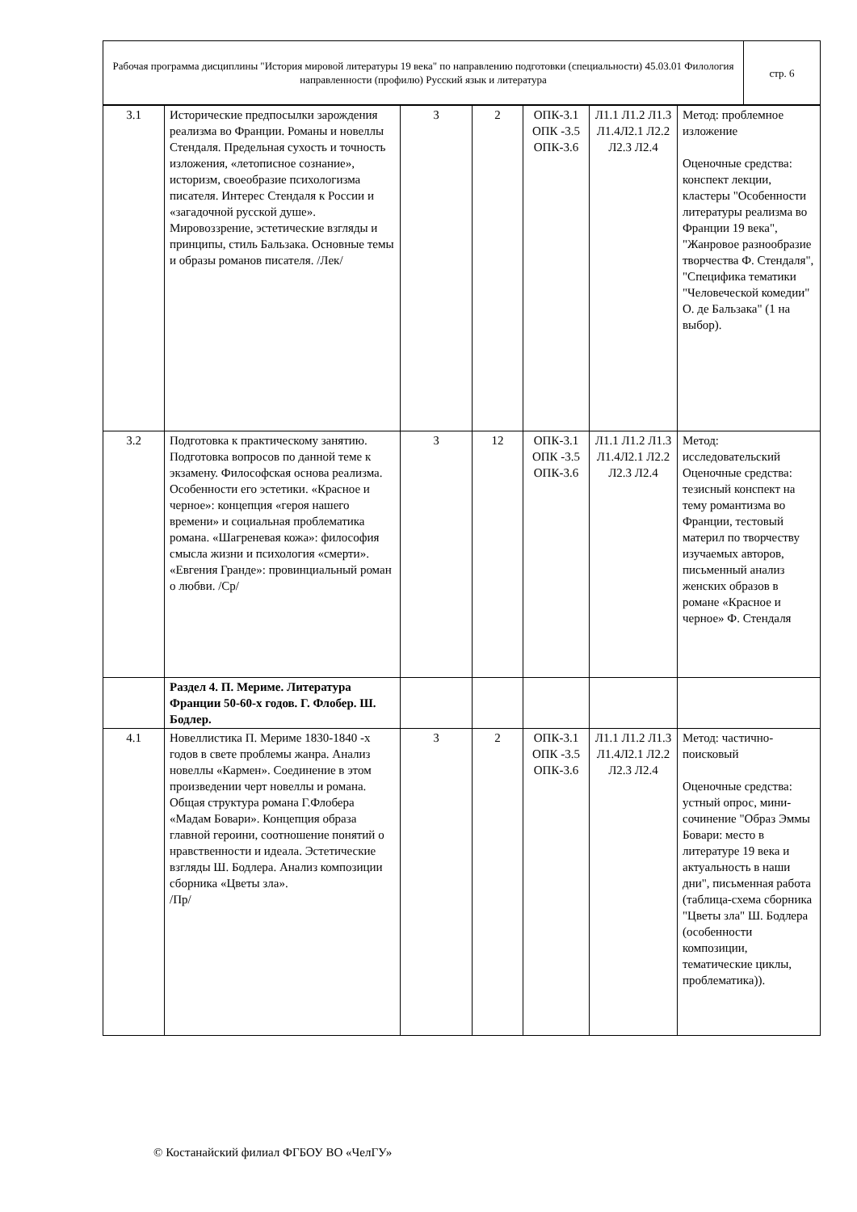| Рабочая программа дисциплины "История мировой литературы 19 века" по направлению подготовки (специальности) 45.03.01 Филология направленности (профилю) Русский язык и литература | стр. 6 |
| 3.1 | Исторические предпосылки зарождения реализма во Франции. Романы и новеллы Стендаля. Предельная сухость и точность изложения, «летописное сознание», историзм, своеобразие психологизма писателя. Интерес Стендаля к России и «загадочной русской душе». Мировоззрение, эстетические взгляды и принципы, стиль Бальзака. Основные темы и образы романов писателя. /Лек/ | 3 | 2 | ОПК-3.1 ОПК -3.5 ОПК-3.6 | Л1.1 Л1.2 Л1.3 Л1.4Л2.1 Л2.2 Л2.3 Л2.4 | Метод: проблемное изложение Оценочные средства: конспект лекции, кластеры "Особенности литературы реализма во Франции 19 века", "Жанровое разнообразие творчества Ф. Стендаля", "Специфика тематики "Человеческой комедии" О. де Бальзака" (1 на выбор). |
| 3.2 | Подготовка к практическому занятию. Подготовка вопросов по данной теме к экзамену. Философская основа реализма. Особенности его эстетики. «Красное и черное»: концепция «героя нашего времени» и социальная проблематика романа. «Шагреневая кожа»: философия смысла жизни и психология «смерти». «Евгения Гранде»: провинциальный роман о любви. /Ср/ | 3 | 12 | ОПК-3.1 ОПК -3.5 ОПК-3.6 | Л1.1 Л1.2 Л1.3 Л1.4Л2.1 Л2.2 Л2.3 Л2.4 | Метод: исследовательский Оценочные средства: тезисный конспект на тему романтизма во Франции, тестовый материл по творчеству изучаемых авторов, письменный анализ женских образов в романе «Красное и черное» Ф. Стендаля |
| | Раздел 4. П. Мериме. Литература Франции 50-60-х годов. Г. Флобер. Ш. Бодлер. | | | | | |
| 4.1 | Новеллистика П. Мериме 1830-1840 -х годов в свете проблемы жанра. Анализ новеллы «Кармен». Соединение в этом произведении черт новеллы и романа. Общая структура романа Г.Флобера «Мадам Бовари». Концепция образа главной героини, соотношение понятий о нравственности и идеала. Эстетические взгляды Ш. Бодлера. Анализ композиции сборника «Цветы зла». /Пр/ | 3 | 2 | ОПК-3.1 ОПК -3.5 ОПК-3.6 | Л1.1 Л1.2 Л1.3 Л1.4Л2.1 Л2.2 Л2.3 Л2.4 | Метод: частично-поисковый Оценочные средства: устный опрос, мини-сочинение "Образ Эммы Бовари: место в литературе 19 века и актуальность в наши дни", письменная работа (таблица-схема сборника "Цветы зла" Ш. Бодлера (особенности композиции, тематические циклы, проблематика)). |
© Костанайский филиал ФГБОУ ВО «ЧелГУ»